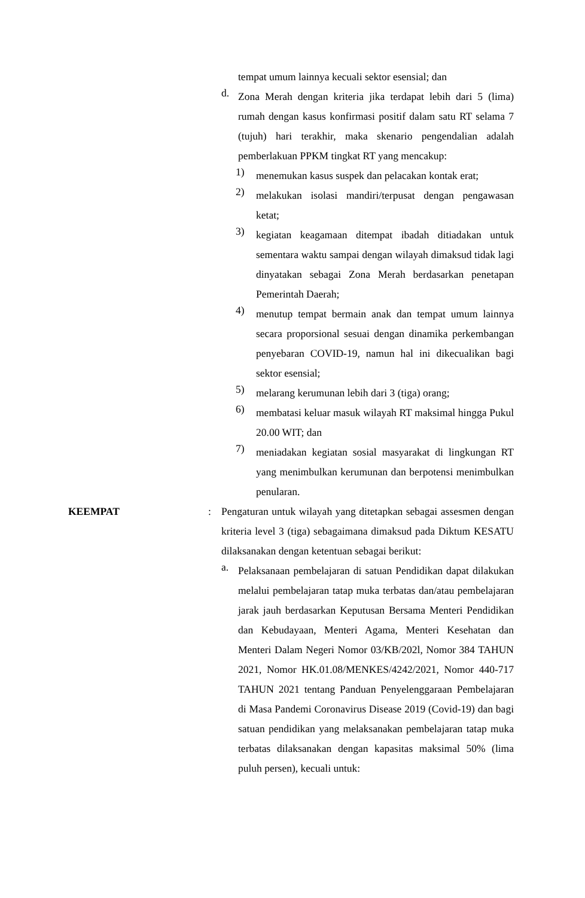tempat umum lainnya kecuali sektor esensial; dan
d. Zona Merah dengan kriteria jika terdapat lebih dari 5 (lima) rumah dengan kasus konfirmasi positif dalam satu RT selama 7 (tujuh) hari terakhir, maka skenario pengendalian adalah pemberlakuan PPKM tingkat RT yang mencakup:
1) menemukan kasus suspek dan pelacakan kontak erat;
2) melakukan isolasi mandiri/terpusat dengan pengawasan ketat;
3) kegiatan keagamaan ditempat ibadah ditiadakan untuk sementara waktu sampai dengan wilayah dimaksud tidak lagi dinyatakan sebagai Zona Merah berdasarkan penetapan Pemerintah Daerah;
4) menutup tempat bermain anak dan tempat umum lainnya secara proporsional sesuai dengan dinamika perkembangan penyebaran COVID-19, namun hal ini dikecualikan bagi sektor esensial;
5) melarang kerumunan lebih dari 3 (tiga) orang;
6) membatasi keluar masuk wilayah RT maksimal hingga Pukul 20.00 WIT; dan
7) meniadakan kegiatan sosial masyarakat di lingkungan RT yang menimbulkan kerumunan dan berpotensi menimbulkan penularan.
KEEMPAT: Pengaturan untuk wilayah yang ditetapkan sebagai assesmen dengan kriteria level 3 (tiga) sebagaimana dimaksud pada Diktum KESATU dilaksanakan dengan ketentuan sebagai berikut:
a. Pelaksanaan pembelajaran di satuan Pendidikan dapat dilakukan melalui pembelajaran tatap muka terbatas dan/atau pembelajaran jarak jauh berdasarkan Keputusan Bersama Menteri Pendidikan dan Kebudayaan, Menteri Agama, Menteri Kesehatan dan Menteri Dalam Negeri Nomor 03/KB/202l, Nomor 384 TAHUN 2021, Nomor HK.01.08/MENKES/4242/2021, Nomor 440-717 TAHUN 2021 tentang Panduan Penyelenggaraan Pembelajaran di Masa Pandemi Coronavirus Disease 2019 (Covid-19) dan bagi satuan pendidikan yang melaksanakan pembelajaran tatap muka terbatas dilaksanakan dengan kapasitas maksimal 50% (lima puluh persen), kecuali untuk: